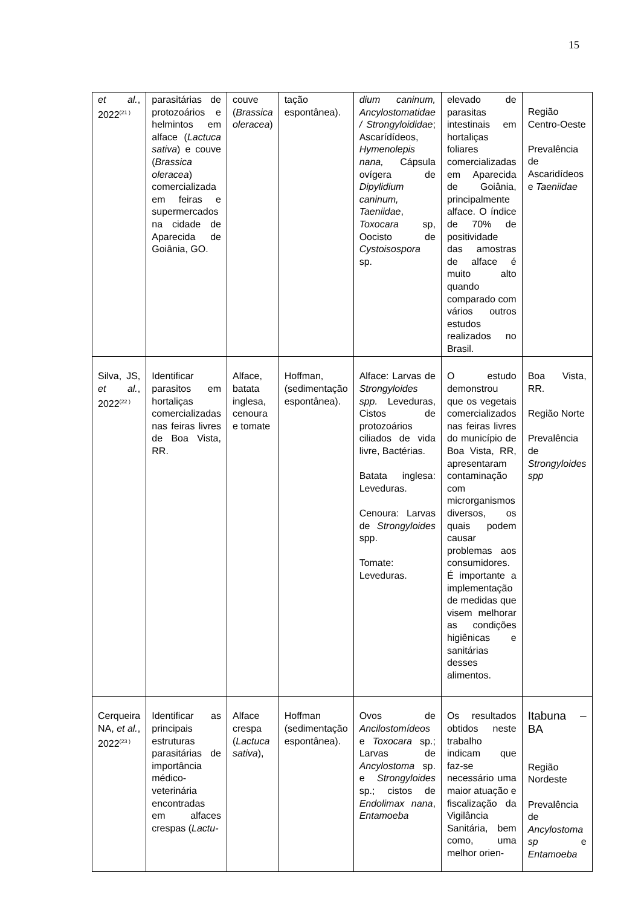15
| et al. , 2022<sup>(21 )</sup> | parasitárias de protozoários e helmintos em alface ( Lactuca sativa ) e couve ( Brassica oleracea ) comercializada em feiras e supermercados na cidade de Aparecida de Goiânia, GO. | couve ( Brassica oleracea ) | tação espontânea). | dium caninum, Ancylostomatidae / Strongyloididae ; Ascarídídeos, Hymenolepis nana, Cápsula ovígera de Dipylidium caninum, Taeniidae , Toxocara sp, Oocisto de Cystoisospora sp. | elevado de parasitas intestinais em hortaliças foliares comercializadas em Aparecida de Goiânia, principalmente alface. O índice de 70% de positividade das amostras de alface é muito alto quando comparado com vários outros estudos realizados no Brasil. | Região Centro-Oeste Prevalência de Ascaridídeos e Taeniidae |
| Silva, JS, et al. , 2022<sup>(22 )</sup> | Identificar parasitos em hortaliças comercializadas nas feiras livres de Boa Vista, RR. | Alface, batata inglesa, cenoura e tomate | Hoffman, (sedimentação espontânea). | Alface: Larvas de Strongyloides spp. Leveduras, Cistos de protozoários ciliados de vida livre, Bactérias. Batata inglesa: Leveduras. Cenoura: Larvas de Strongyloides spp. Tomate: Leveduras. | O estudo demonstrou que os vegetais comercializados nas feiras livres do município de Boa Vista, RR, apresentaram contaminação com microrganismos diversos, os quais podem causar problemas aos consumidores. É importante a implementação de medidas que visem melhorar as condições higiênicas e sanitárias desses alimentos. | Boa Vista, RR. Região Norte Prevalência de Strongyloides spp |
| Cerqueira NA, et al. , 2022<sup>(23 )</sup> | Identificar as principais estruturas parasitárias de importância médico-veterinária encontradas em alfaces crespas ( Lactu- | Alface crespa ( Lactuca sativa ), | Hoffman (sedimentação espontânea). | Ovos de Ancilostomídeos e Toxocara sp.; Larvas de Ancylostoma sp. e Strongyloides sp.; cistos de Endolimax nana , Entamoeba | Os resultados obtidos neste trabalho indicam que faz-se necessário uma maior atuação e fiscalização da Vigilância Sanitária, bem como, uma melhor orien- | Itabuna – BA Região Nordeste Prevalência de Ancylostoma sp e Entamoeba |